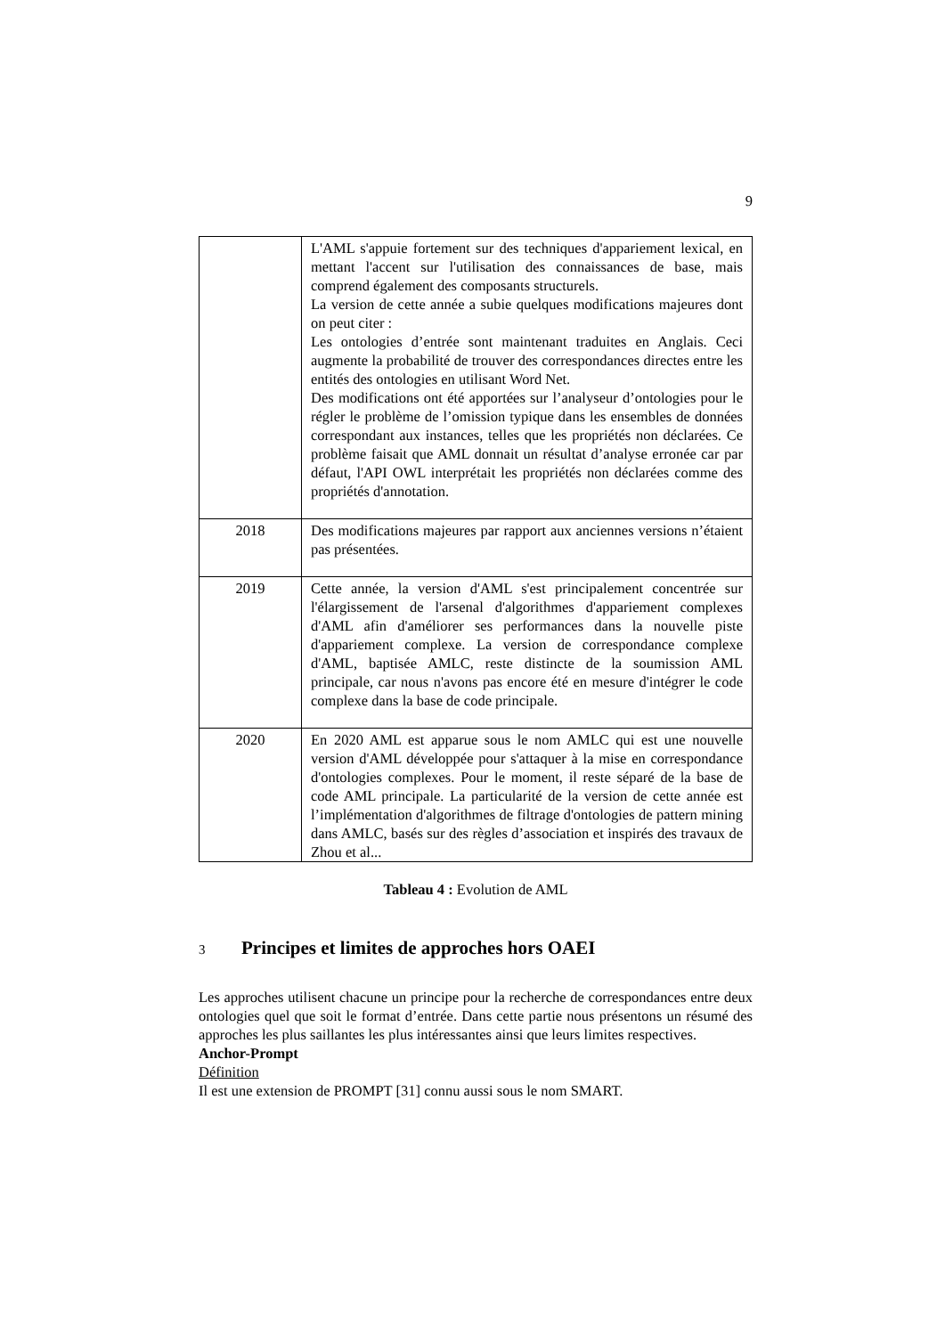9
| | L'AML s'appuie fortement sur des techniques d'appariement lexical, en mettant l'accent sur l'utilisation des connaissances de base, mais comprend également des composants structurels. La version de cette année a subie quelques modifications majeures dont on peut citer : Les ontologies d’entrée sont maintenant traduites en Anglais. Ceci augmente la probabilité de trouver des correspondances directes entre les entités des ontologies en utilisant Word Net. Des modifications ont été apportées sur l’analyseur d’ontologies pour le régler le problème de l’omission typique dans les ensembles de données correspondant aux instances, telles que les propriétés non déclarées. Ce problème faisait que AML donnait un résultat d’analyse erronée car par défaut, l'API OWL interprétait les propriétés non déclarées comme des propriétés d'annotation. |
| 2018 | Des modifications majeures par rapport aux anciennes versions n’étaient pas présentées. |
| 2019 | Cette année, la version d'AML s'est principalement concentrée sur l'élargissement de l'arsenal d'algorithmes d'appariement complexes d'AML afin d'améliorer ses performances dans la nouvelle piste d'appariement complexe. La version de correspondance complexe d'AML, baptisée AMLC, reste distincte de la soumission AML principale, car nous n'avons pas encore été en mesure d'intégrer le code complexe dans la base de code principale. |
| 2020 | En 2020 AML est apparue sous le nom AMLC qui est une nouvelle version d'AML développée pour s'attaquer à la mise en correspondance d'ontologies complexes. Pour le moment, il reste séparé de la base de code AML principale. La particularité de la version de cette année est l’implémentation d'algorithmes de filtrage d'ontologies de pattern mining dans AMLC, basés sur des règles d’association et inspirés des travaux de Zhou et al... |
Tableau 4 : Evolution de AML
3 Principes et limites de approches hors OAEI
Les approches utilisent chacune un principe pour la recherche de correspondances entre deux ontologies quel que soit le format d’entrée. Dans cette partie nous présentons un résumé des approches les plus saillantes les plus intéressantes ainsi que leurs limites respectives.
Anchor-Prompt
Définition
Il est une extension de PROMPT [31] connu aussi sous le nom SMART.